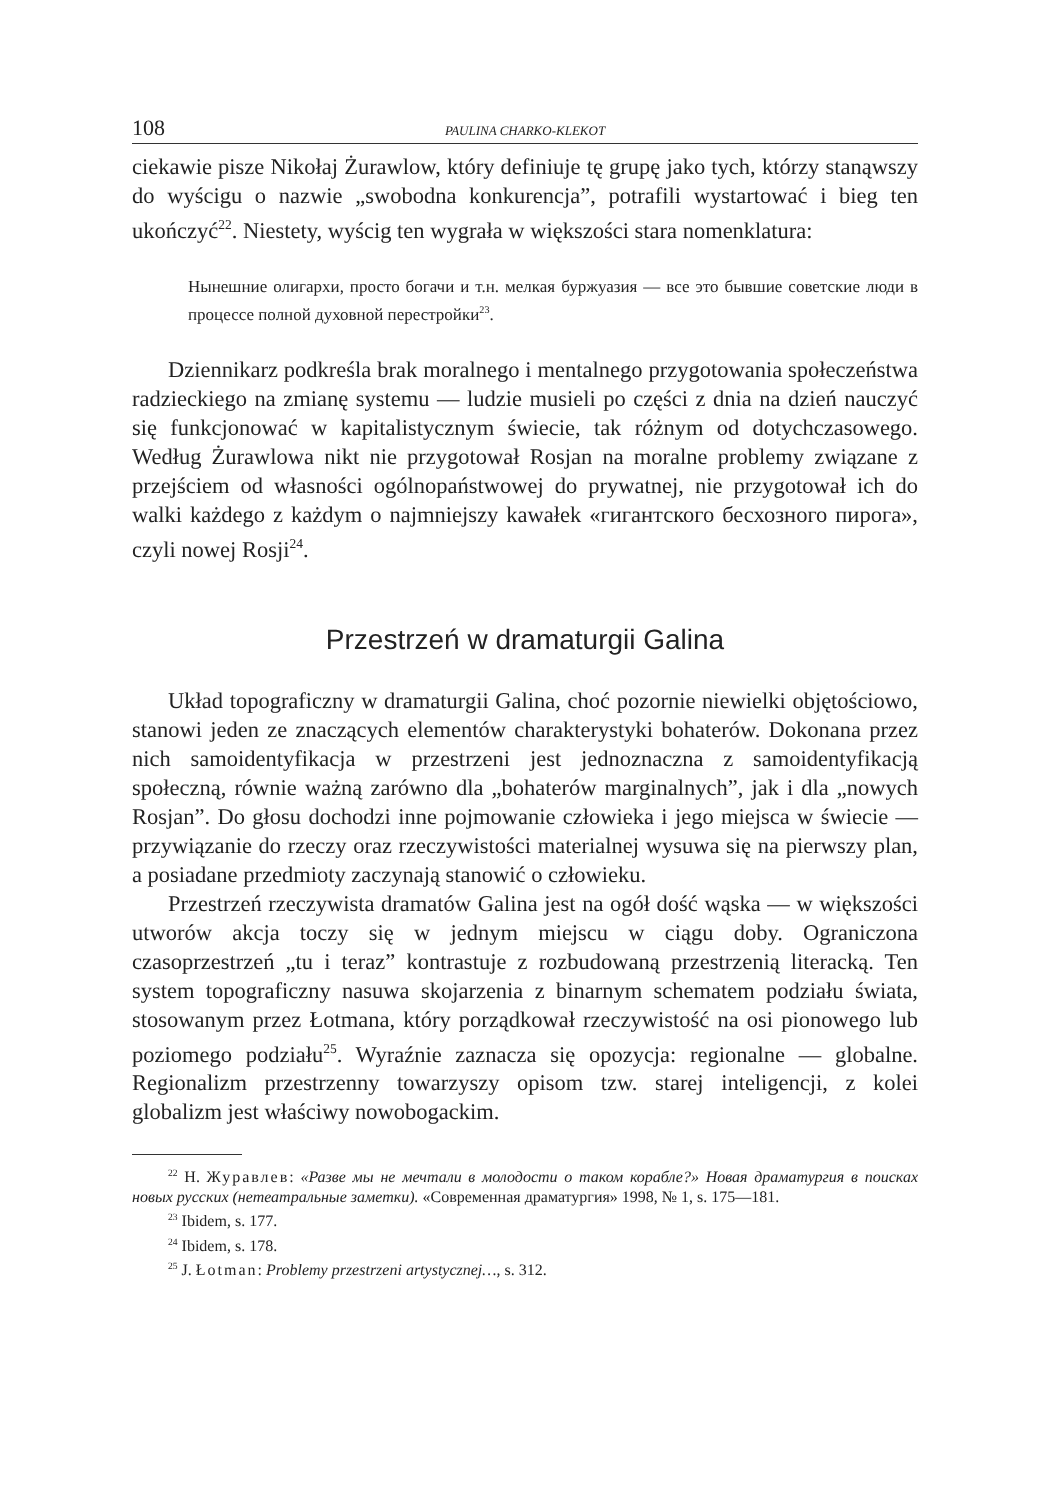108 PAULINA CHARKO-KLEKOT
ciekawie pisze Nikołaj Żurawlow, który definiuje tę grupę jako tych, którzy stanąwszy do wyścigu o nazwie „swobodna konkurencja”, potrafili wystartować i bieg ten ukończyć<sup>22</sup>. Niestety, wyścig ten wygrała w większości stara nomenklatura:
Нынешние олигархи, просто богачи и т.н. мелкая буржуазия — все это бывшие советские люди в процессе полной духовной перестройки<sup>23</sup>.
Dziennikarz podkreśla brak moralnego i mentalnego przygotowania społeczeństwa radzieckiego na zmianę systemu — ludzie musieli po części z dnia na dzień nauczyć się funkcjonować w kapitalistycznym świecie, tak różnym od dotychczasowego. Według Żurawlowa nikt nie przygotował Rosjan na moralne problemy związane z przejściem od własności ogólnopaństwowej do prywatnej, nie przygotował ich do walki każdego z każdym o najmniejszy kawałek «гигантского бесхозного пирога», czyli nowej Rosji<sup>24</sup>.
Przestrzeń w dramaturgii Galina
Układ topograficzny w dramaturgii Galina, choć pozornie niewielki objętościowo, stanowi jeden ze znaczących elementów charakterystyki bohaterów. Dokonana przez nich samoidentyfikacja w przestrzeni jest jednoznaczna z samoidentyfikacją społeczną, równie ważną zarówno dla „bohaterów marginalnych”, jak i dla „nowych Rosjan”. Do głosu dochodzi inne pojmowanie człowieka i jego miejsca w świecie — przywiązanie do rzeczy oraz rzeczywistości materialnej wysuwa się na pierwszy plan, a posiadane przedmioty zaczynają stanowić o człowieku.
Przestrzeń rzeczywista dramatów Galina jest na ogół dość wąska — w większości utworów akcja toczy się w jednym miejscu w ciągu doby. Ograniczona czasoprzestrzeń „tu i teraz” kontrastuje z rozbudowaną przestrzenią literacką. Ten system topograficzny nasuwa skojarzenia z binarnym schematem podziału świata, stosowanym przez Łotmana, który porządkował rzeczywistość na osi pionowego lub poziomego podziału<sup>25</sup>. Wyraźnie zaznacza się opozycja: regionalne — globalne. Regionalizm przestrzenny towarzyszy opisom tzw. starej inteligencji, z kolei globalizm jest właściwy nowobogackim.
<sup>22</sup> Н. Журавлев: «Разве мы не мечтали в молодости о таком корабле?» Новая драматургия в поисках новых русских (нетеатральные заметки). «Современная драматургия» 1998, № 1, s. 175—181.
<sup>23</sup> Ibidem, s. 177.
<sup>24</sup> Ibidem, s. 178.
<sup>25</sup> J. Łotman: Problemy przestrzeni artystycznej…, s. 312.